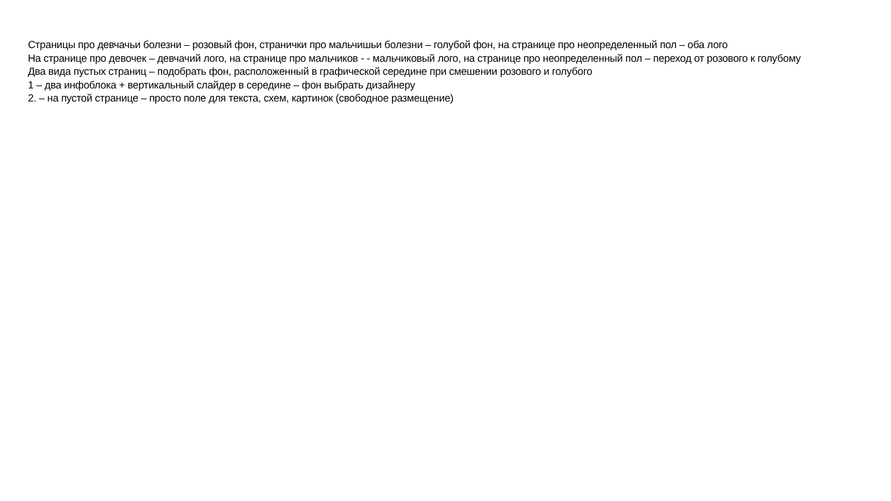Страницы про девчачьи болезни – розовый фон, странички про мальчишьи болезни – голубой фон, на странице про неопределенный пол – оба лого
На странице про девочек – девчачий лого, на странице про мальчиков - - мальчиковый лого, на странице про неопределенный пол – переход от розового к голубому
Два вида пустых страниц – подобрать фон, расположенный в графической середине при смешении розового и голубого
1 – два инфоблока + вертикальный слайдер в середине – фон выбрать дизайнеру
2. – на пустой странице – просто поле для текста, схем, картинок (свободное размещение)